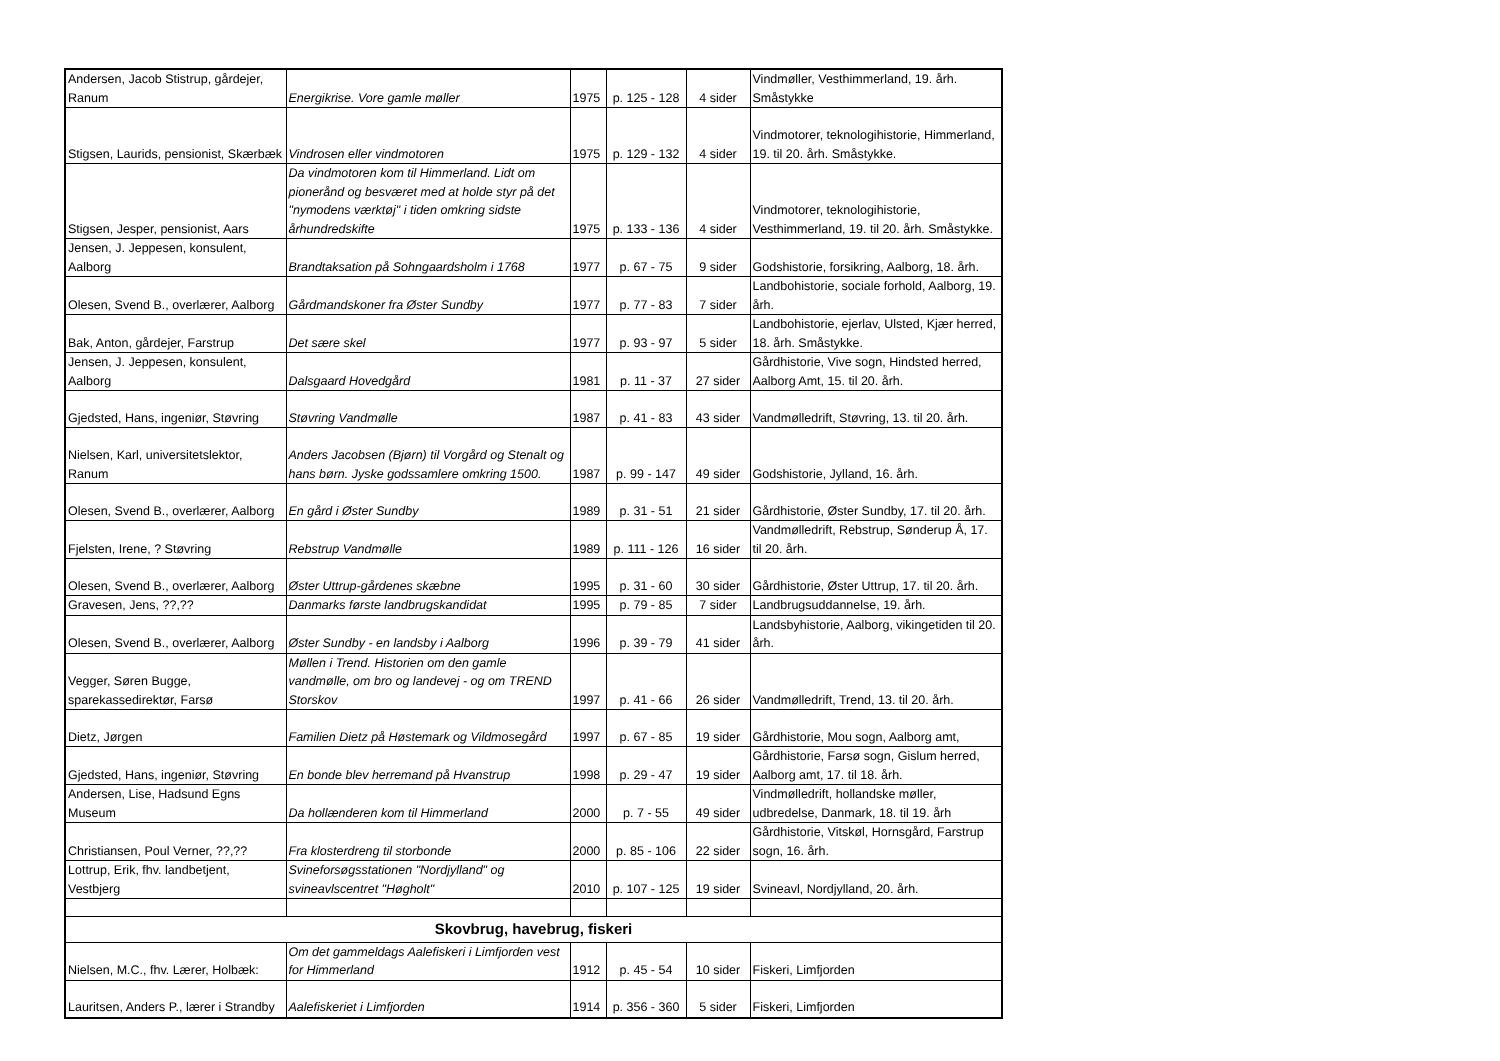| Andersen, Jacob Stistrup, gårdejer, Ranum | Energikrise. Vore gamle møller | 1975 | p. 125 - 128 | 4 sider | Vindmøller, Vesthimmerland, 19. årh. Småstykke |
| Stigsen, Laurids, pensionist, Skærbæk | Vindrosen eller vindmotoren | 1975 | p. 129 - 132 | 4 sider | Vindmotorer, teknologihistorie, Himmerland, 19. til 20. årh. Småstykke. |
| Stigsen, Jesper, pensionist, Aars | Da vindmotoren kom til Himmerland. Lidt om pionerånd og besværet med at holde styr på det "nymodens værktøj" i tiden omkring sidste århundredskifte | 1975 | p. 133 - 136 | 4 sider | Vindmotorer, teknologihistorie, Vesthimmerland, 19. til 20. årh. Småstykke. |
| Jensen, J. Jeppesen, konsulent, Aalborg | Brandtaksation på Sohngaardsholm i 1768 | 1977 | p. 67 - 75 | 9 sider | Godshistorie, forsikring, Aalborg, 18. årh. |
| Olesen, Svend B., overlærer, Aalborg | Gårdmandskoner fra Øster Sundby | 1977 | p. 77 - 83 | 7 sider | Landbohistorie, sociale forhold, Aalborg, 19. årh. |
| Bak, Anton, gårdejer, Farstrup | Det sære skel | 1977 | p. 93 - 97 | 5 sider | Landbohistorie, ejerlav, Ulsted, Kjær herred, 18. årh. Småstykke. |
| Jensen, J. Jeppesen, konsulent, Aalborg | Dalsgaard Hovedgård | 1981 | p. 11 - 37 | 27 sider | Gårdhistorie, Vive sogn, Hindsted herred, Aalborg Amt, 15. til 20. årh. |
| Gjedsted, Hans, ingeniør, Støvring | Støvring Vandmølle | 1987 | p. 41 - 83 | 43 sider | Vandmølledrift, Støvring, 13. til 20. årh. |
| Nielsen, Karl, universitetslektor, Ranum | Anders Jacobsen (Bjørn) til Vorgård og Stenalt og hans børn. Jyske godssamlere omkring 1500. | 1987 | p. 99 - 147 | 49 sider | Godshistorie, Jylland, 16. årh. |
| Olesen, Svend B., overlærer, Aalborg | En gård i Øster Sundby | 1989 | p. 31 - 51 | 21 sider | Gårdhistorie, Øster Sundby, 17. til 20. årh. |
| Fjelsten, Irene, ? Støvring | Rebstrup Vandmølle | 1989 | p. 111 - 126 | 16 sider | Vandmølledrift, Rebstrup, Sønderup Å, 17. til 20. årh. |
| Olesen, Svend B., overlærer, Aalborg | Øster Uttrup-gårdenes skæbne | 1995 | p. 31 - 60 | 30 sider | Gårdhistorie, Øster Uttrup, 17. til 20. årh. |
| Gravesen, Jens, ??,?? | Danmarks første landbrugskandidat | 1995 | p. 79 - 85 | 7 sider | Landbrugsuddannelse, 19. årh. |
| Olesen, Svend B., overlærer, Aalborg | Øster Sundby - en landsby i Aalborg | 1996 | p. 39 - 79 | 41 sider | Landsbyhistorie, Aalborg, vikingetiden til 20. årh. |
| Vegger, Søren Bugge, sparekassedirektør, Farsø | Møllen i Trend. Historien om den gamle vandmølle, om bro og landevej - og om TREND Storskov | 1997 | p. 41 - 66 | 26 sider | Vandmølledrift, Trend, 13. til 20. årh. |
| Dietz, Jørgen | Familien Dietz på Høstemark og Vildmosegård | 1997 | p. 67 - 85 | 19 sider | Gårdhistorie, Mou sogn, Aalborg amt, |
| Gjedsted, Hans, ingeniør, Støvring | En bonde blev herremand på Hvanstrup | 1998 | p. 29 - 47 | 19 sider | Gårdhistorie, Farsø sogn, Gislum herred, Aalborg amt, 17. til 18. årh. |
| Andersen, Lise, Hadsund Egns Museum | Da hollænderen kom til Himmerland | 2000 | p. 7 - 55 | 49 sider | Vindmølledrift, hollandske møller, udbredelse, Danmark, 18. til 19. årh |
| Christiansen, Poul Verner, ??,?? | Fra klosterdreng til storbonde | 2000 | p. 85 - 106 | 22 sider | Gårdhistorie, Vitskøl, Hornsgård, Farstrup sogn, 16. årh. |
| Lottrup, Erik, fhv. landbetjent, Vestbjerg | Svineforsøgsstationen "Nordjylland" og svineavlscentret "Høgholt" | 2010 | p. 107 - 125 | 19 sider | Svineavl, Nordjylland, 20. årh. |
| Skovbrug, havebrug, fiskeri | | | | | |
| Nielsen, M.C., fhv. Lærer, Holbæk: | Om det gammeldags Aalefiskeri i Limfjorden vest for Himmerland | 1912 | p. 45 - 54 | 10 sider | Fiskeri, Limfjorden |
| Lauritsen, Anders P., lærer i Strandby | Aalefiskeriet i Limfjorden | 1914 | p. 356 - 360 | 5 sider | Fiskeri, Limfjorden |